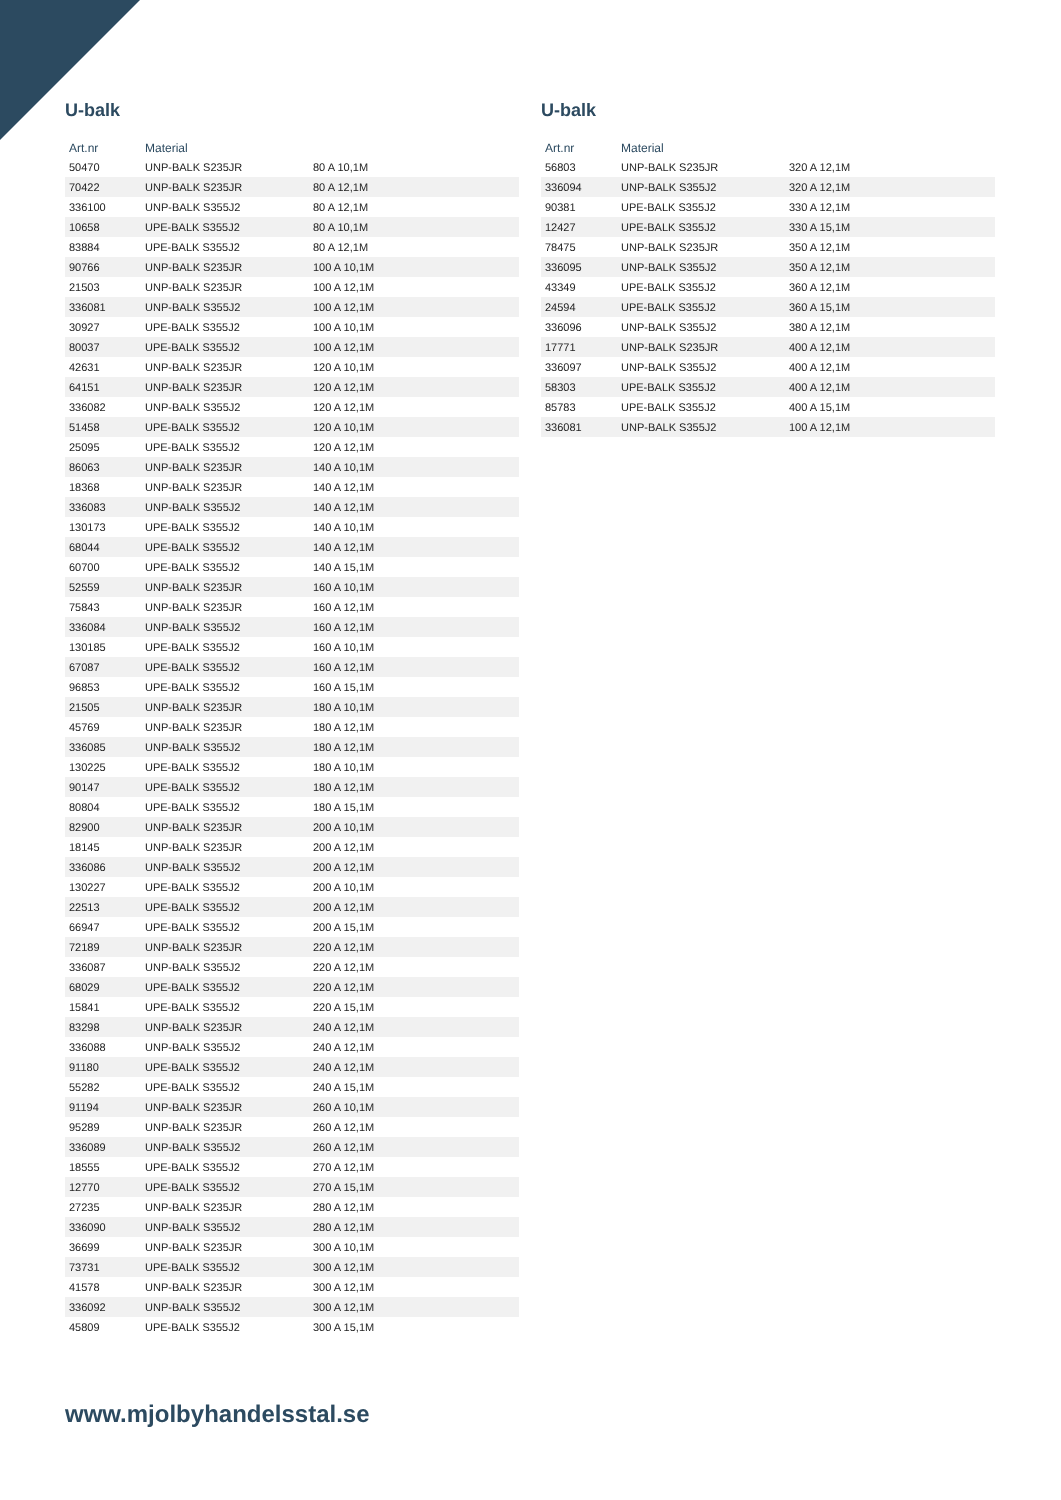U-balk
| Art.nr | Material | |
| --- | --- | --- |
| 50470 | UNP-BALK S235JR | 80 A 10,1M |
| 70422 | UNP-BALK S235JR | 80 A 12,1M |
| 336100 | UNP-BALK S355J2 | 80 A 12,1M |
| 10658 | UPE-BALK S355J2 | 80 A 10,1M |
| 83884 | UPE-BALK S355J2 | 80 A 12,1M |
| 90766 | UNP-BALK S235JR | 100 A 10,1M |
| 21503 | UNP-BALK S235JR | 100 A 12,1M |
| 336081 | UNP-BALK S355J2 | 100 A 12,1M |
| 30927 | UPE-BALK S355J2 | 100 A 10,1M |
| 80037 | UPE-BALK S355J2 | 100 A 12,1M |
| 42631 | UNP-BALK S235JR | 120 A 10,1M |
| 64151 | UNP-BALK S235JR | 120 A 12,1M |
| 336082 | UNP-BALK S355J2 | 120 A 12,1M |
| 51458 | UPE-BALK S355J2 | 120 A 10,1M |
| 25095 | UPE-BALK S355J2 | 120 A 12,1M |
| 86063 | UNP-BALK S235JR | 140 A 10,1M |
| 18368 | UNP-BALK S235JR | 140 A 12,1M |
| 336083 | UNP-BALK S355J2 | 140 A 12,1M |
| 130173 | UPE-BALK S355J2 | 140 A 10,1M |
| 68044 | UPE-BALK S355J2 | 140 A 12,1M |
| 60700 | UPE-BALK S355J2 | 140 A 15,1M |
| 52559 | UNP-BALK S235JR | 160 A 10,1M |
| 75843 | UNP-BALK S235JR | 160 A 12,1M |
| 336084 | UNP-BALK S355J2 | 160 A 12,1M |
| 130185 | UPE-BALK S355J2 | 160 A 10,1M |
| 67087 | UPE-BALK S355J2 | 160 A 12,1M |
| 96853 | UPE-BALK S355J2 | 160 A 15,1M |
| 21505 | UNP-BALK S235JR | 180 A 10,1M |
| 45769 | UNP-BALK S235JR | 180 A 12,1M |
| 336085 | UNP-BALK S355J2 | 180 A 12,1M |
| 130225 | UPE-BALK S355J2 | 180 A 10,1M |
| 90147 | UPE-BALK S355J2 | 180 A 12,1M |
| 80804 | UPE-BALK S355J2 | 180 A 15,1M |
| 82900 | UNP-BALK S235JR | 200 A 10,1M |
| 18145 | UNP-BALK S235JR | 200 A 12,1M |
| 336086 | UNP-BALK S355J2 | 200 A 12,1M |
| 130227 | UPE-BALK S355J2 | 200 A 10,1M |
| 22513 | UPE-BALK S355J2 | 200 A 12,1M |
| 66947 | UPE-BALK S355J2 | 200 A 15,1M |
| 72189 | UNP-BALK S235JR | 220 A 12,1M |
| 336087 | UNP-BALK S355J2 | 220 A 12,1M |
| 68029 | UPE-BALK S355J2 | 220 A 12,1M |
| 15841 | UPE-BALK S355J2 | 220 A 15,1M |
| 83298 | UNP-BALK S235JR | 240 A 12,1M |
| 336088 | UNP-BALK S355J2 | 240 A 12,1M |
| 91180 | UPE-BALK S355J2 | 240 A 12,1M |
| 55282 | UPE-BALK S355J2 | 240 A 15,1M |
| 91194 | UNP-BALK S235JR | 260 A 10,1M |
| 95289 | UNP-BALK S235JR | 260 A 12,1M |
| 336089 | UNP-BALK S355J2 | 260 A 12,1M |
| 18555 | UPE-BALK S355J2 | 270 A 12,1M |
| 12770 | UPE-BALK S355J2 | 270 A 15,1M |
| 27235 | UNP-BALK S235JR | 280 A 12,1M |
| 336090 | UNP-BALK S355J2 | 280 A 12,1M |
| 36699 | UNP-BALK S235JR | 300 A 10,1M |
| 73731 | UPE-BALK S355J2 | 300 A 12,1M |
| 41578 | UNP-BALK S235JR | 300 A 12,1M |
| 336092 | UNP-BALK S355J2 | 300 A 12,1M |
| 45809 | UPE-BALK S355J2 | 300 A 15,1M |
U-balk
| Art.nr | Material | |
| --- | --- | --- |
| 56803 | UNP-BALK S235JR | 320 A 12,1M |
| 336094 | UNP-BALK S355J2 | 320 A 12,1M |
| 90381 | UPE-BALK S355J2 | 330 A 12,1M |
| 12427 | UPE-BALK S355J2 | 330 A 15,1M |
| 78475 | UNP-BALK S235JR | 350 A 12,1M |
| 336095 | UNP-BALK S355J2 | 350 A 12,1M |
| 43349 | UPE-BALK S355J2 | 360 A 12,1M |
| 24594 | UPE-BALK S355J2 | 360 A 15,1M |
| 336096 | UNP-BALK S355J2 | 380 A 12,1M |
| 17771 | UNP-BALK S235JR | 400 A 12,1M |
| 336097 | UNP-BALK S355J2 | 400 A 12,1M |
| 58303 | UPE-BALK S355J2 | 400 A 12,1M |
| 85783 | UPE-BALK S355J2 | 400 A 15,1M |
| 336081 | UNP-BALK S355J2 | 100 A 12,1M |
www.mjolbyhandelsstal.se